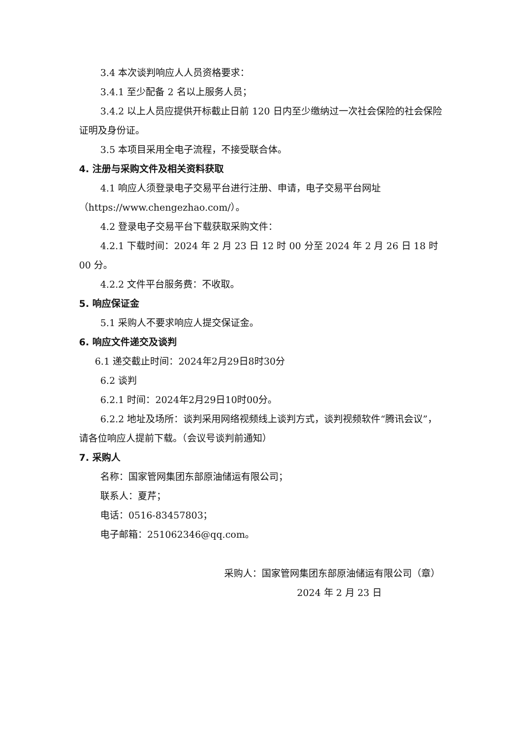3.4 本次谈判响应人人员资格要求：
3.4.1 至少配备 2 名以上服务人员；
3.4.2 以上人员应提供开标截止日前 120 日内至少缴纳过一次社会保险的社会保险证明及身份证。
3.5 本项目采用全电子流程，不接受联合体。
4. 注册与采购文件及相关资料获取
4.1 响应人须登录电子交易平台进行注册、申请，电子交易平台网址（https://www.chengezhao.com/）。
4.2 登录电子交易平台下载获取采购文件：
4.2.1 下载时间：2024 年 2 月 23 日 12 时 00 分至 2024 年 2 月 26 日 18 时 00 分。
4.2.2 文件平台服务费：不收取。
5. 响应保证金
5.1 采购人不要求响应人提交保证金。
6. 响应文件递交及谈判
6.1 递交截止时间：2024年2月29日8时30分
6.2 谈判
6.2.1 时间：2024年2月29日10时00分。
6.2.2 地址及场所：谈判采用网络视频线上谈判方式，谈判视频软件“腾讯会议”，请各位响应人提前下载。（会议号谈判前通知）
7. 采购人
名称：国家管网集团东部原油储运有限公司；
联系人：夏芹；
电话：0516-83457803；
电子邮箱：251062346@qq.com。
采购人：国家管网集团东部原油储运有限公司（章）
2024 年 2 月 23 日